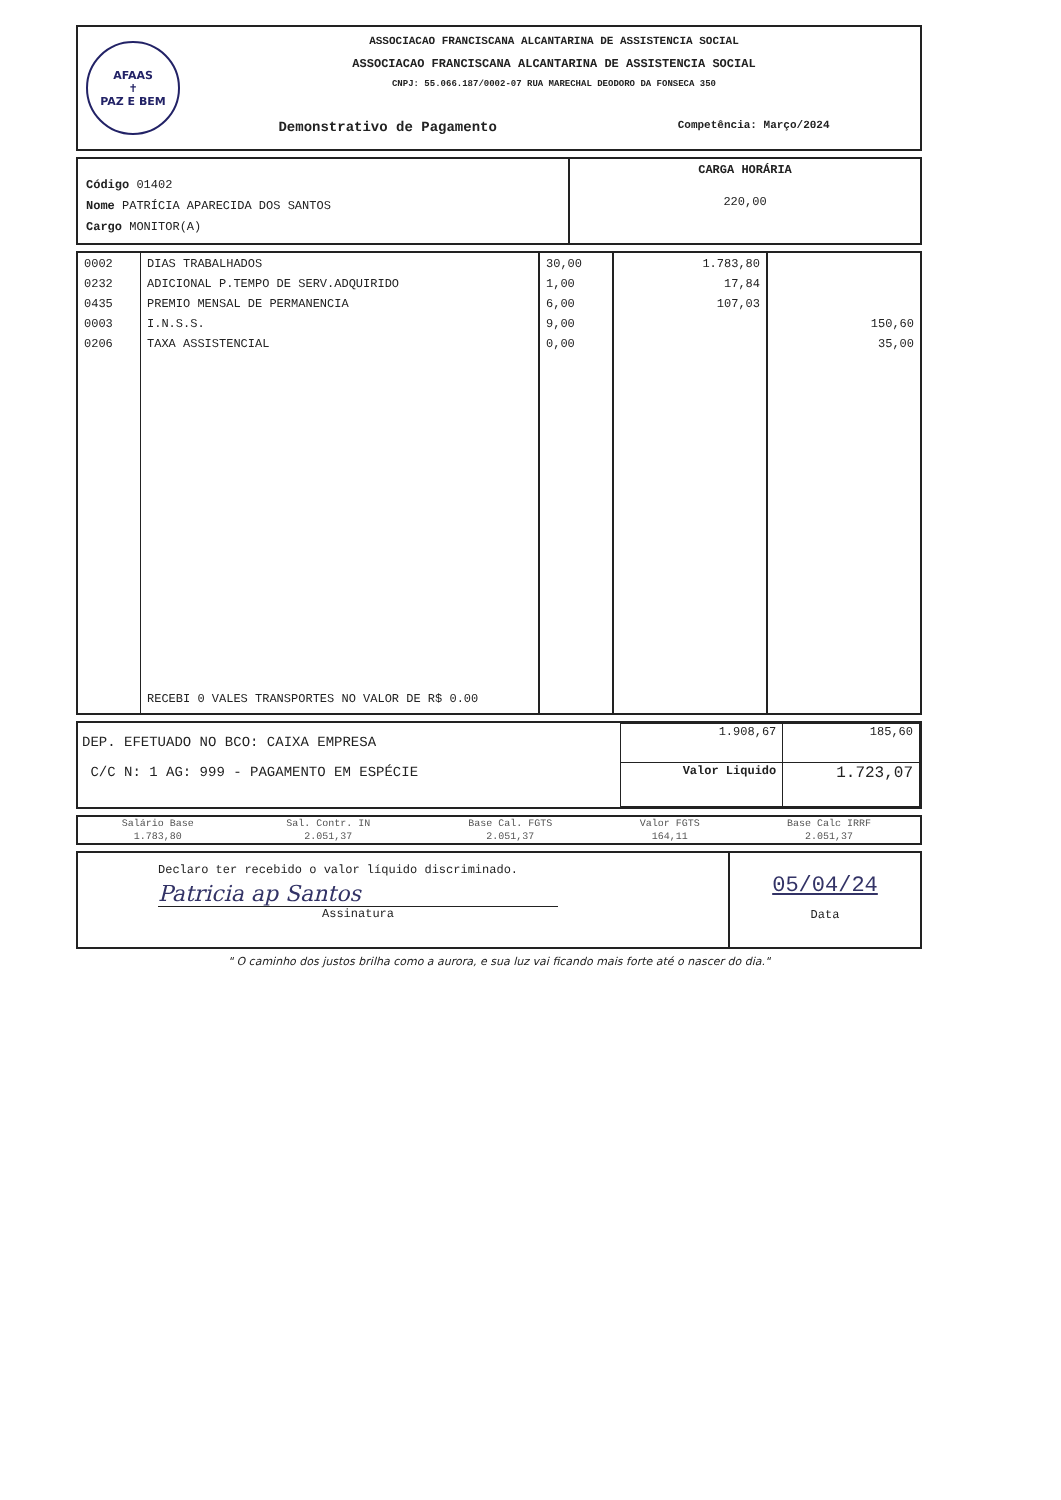AFAAS
✝
PAZ E BEM
ASSOCIACAO FRANCISCANA ALCANTARINA DE ASSISTENCIA SOCIAL
ASSOCIACAO FRANCISCANA ALCANTARINA DE ASSISTENCIA SOCIAL
CNPJ: 55.066.187/0002-07 RUA MARECHAL DEODORO DA FONSECA 350
Demonstrativo de Pagamento Competência: Março/2024
Código 01402
Nome PATRÍCIA APARECIDA DOS SANTOS
Cargo MONITOR(A)
CARGA HORÁRIA
220,00
| 0002 0232 0435 0003 0206 | DIAS TRABALHADOS ADICIONAL P.TEMPO DE SERV.ADQUIRIDO PREMIO MENSAL DE PERMANENCIA I.N.S.S. TAXA ASSISTENCIAL RECEBI 0 VALES TRANSPORTES NO VALOR DE R$ 0.00 | 30,00 1,00 6,00 9,00 0,00 | 1.783,80 17,84 107,03 | 150,60 35,00 |
DEP. EFETUADO NO BCO: CAIXA EMPRESA
C/C N: 1 AG: 999 - PAGAMENTO EM ESPÉCIE
| 1.908,67 | 185,60 |
| Valor Liquido | 1.723,07 |
| Salário Base | Sal. Contr. IN | Base Cal. FGTS | Valor FGTS | Base Calc IRRF |
| 1.783,80 | 2.051,37 | 2.051,37 | 164,11 | 2.051,37 |
Declaro ter recebido o valor líquido discriminado.
Patricia ap Santos
Assinatura
05/04/24
Data
" O caminho dos justos brilha como a aurora, e sua luz vai ficando mais forte até o nascer do dia."